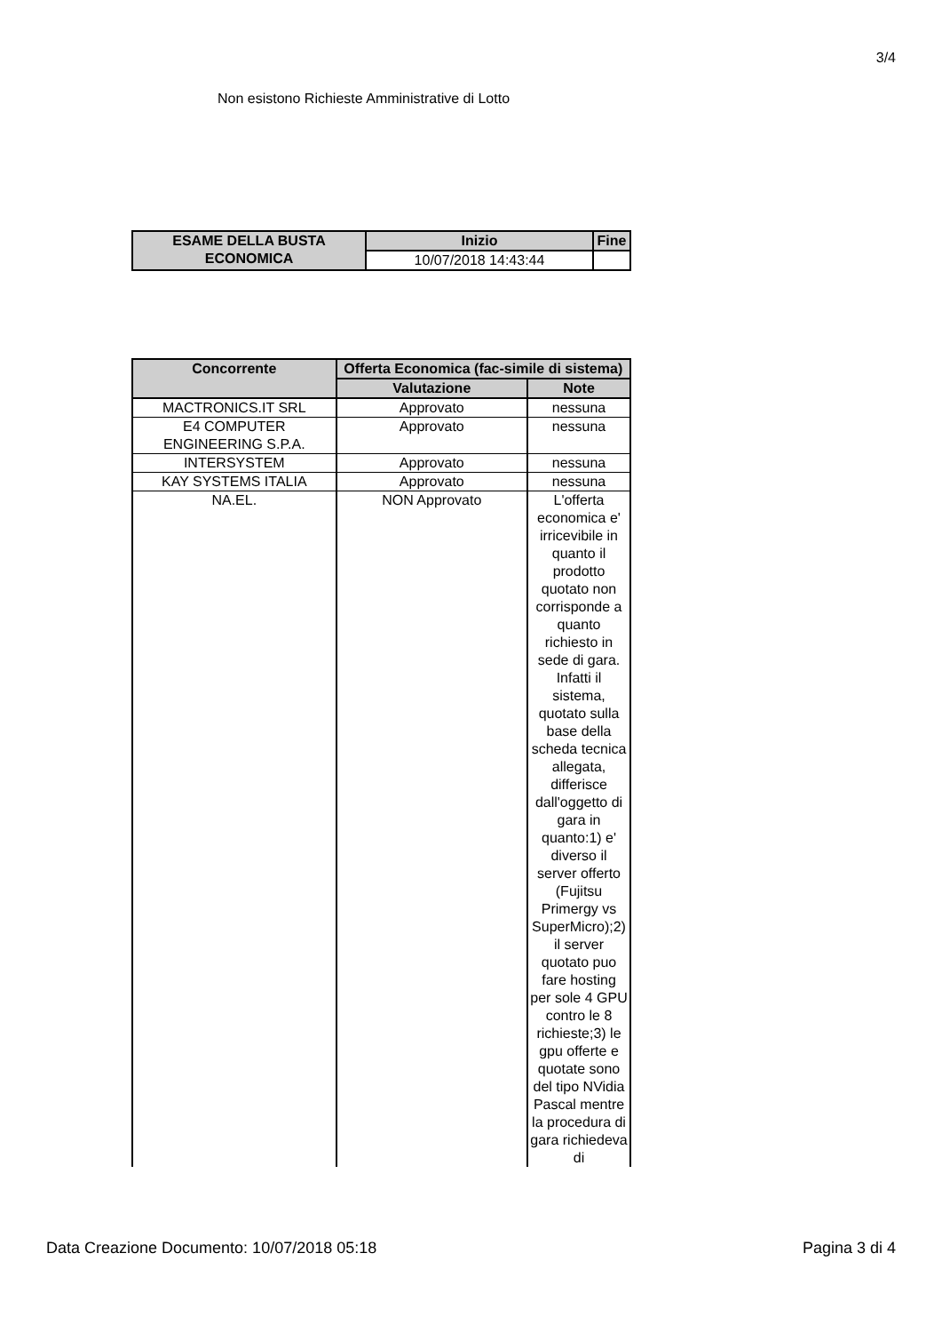3/4
Non esistono Richieste Amministrative di Lotto
| ESAME DELLA BUSTA ECONOMICA | Inizio | Fine |
| --- | --- | --- |
| | 10/07/2018 14:43:44 | |
| Concorrente | Offerta Economica (fac-simile di sistema) | |
| --- | --- | --- |
| | Valutazione | Note |
| MACTRONICS.IT SRL | Approvato | nessuna |
| E4 COMPUTER ENGINEERING S.P.A. | Approvato | nessuna |
| INTERSYSTEM | Approvato | nessuna |
| KAY SYSTEMS ITALIA | Approvato | nessuna |
| NA.EL. | NON Approvato | L'offerta economica e' irricevibile in quanto il prodotto quotato non corrisponde a quanto richiesto in sede di gara. Infatti il sistema, quotato sulla base della scheda tecnica allegata, differisce dall'oggetto di gara in quanto:1) e' diverso il server offerto (Fujitsu Primergy vs SuperMicro);2) il server quotato puo fare hosting per sole 4 GPU contro le 8 richieste;3) le gpu offerte e quotate sono del tipo NVidia Pascal mentre la procedura di gara richiedeva di |
Data Creazione Documento: 10/07/2018 05:18 Pagina 3 di 4